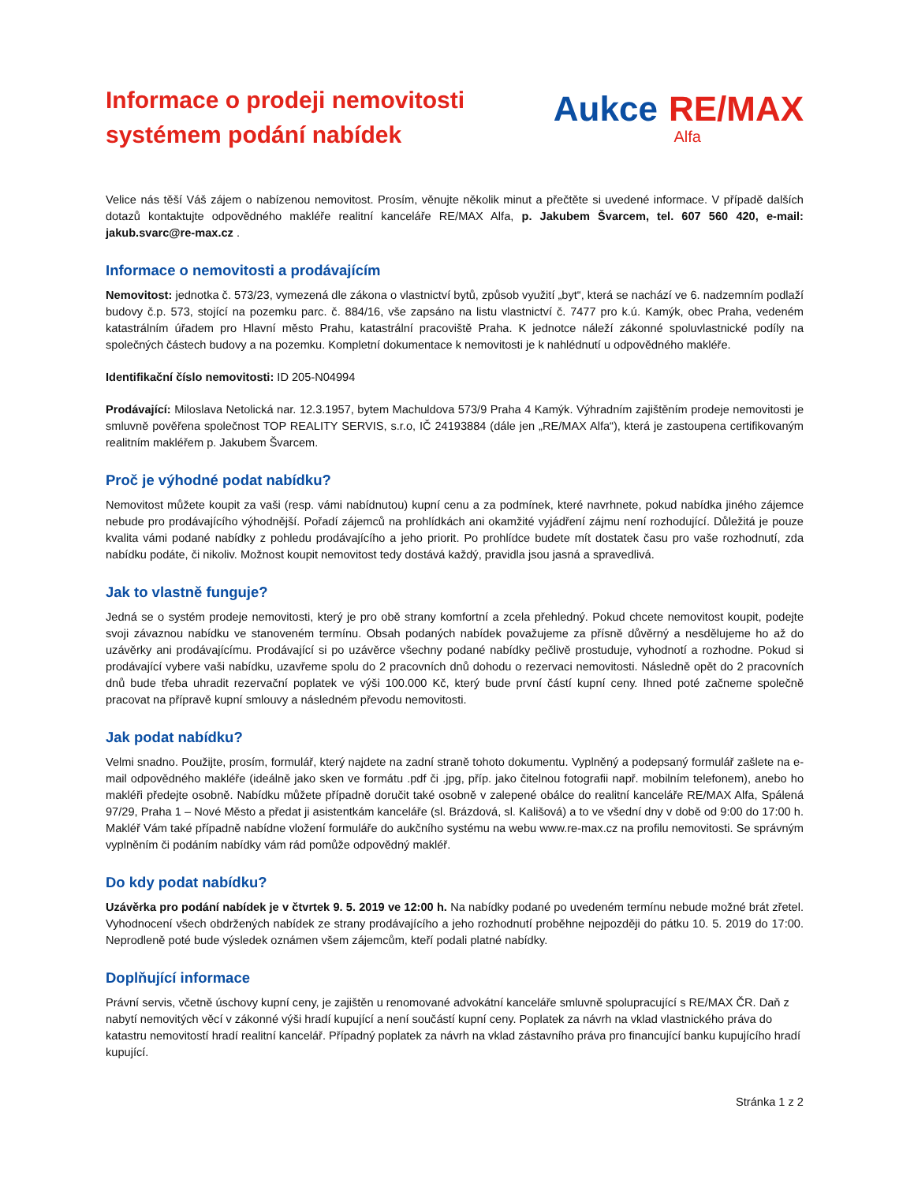Informace o prodeji nemovitosti
systémem podání nabídek
Aukce RE/MAX
Alfa
Velice nás těší Váš zájem o nabízenou nemovitost. Prosím, věnujte několik minut a přečtěte si uvedené informace. V případě dalších dotazů kontaktujte odpovědného makléře realitní kanceláře RE/MAX Alfa, p. Jakubem Švarcem, tel. 607 560 420, e-mail: jakub.svarc@re-max.cz .
Informace o nemovitosti a prodávajícím
Nemovitost: jednotka č. 573/23, vymezená dle zákona o vlastnictví bytů, způsob využití „byt“, která se nachází ve 6. nadzemním podlaží budovy č.p. 573, stojící na pozemku parc. č. 884/16, vše zapsáno na listu vlastnictví č. 7477 pro k.ú. Kamýk, obec Praha, vedeném katastrálním úřadem pro Hlavní město Prahu, katastrální pracoviště Praha. K jednotce náleží zákonné spoluvlastnické podíly na společných částech budovy a na pozemku. Kompletní dokumentace k nemovitosti je k nahlédnutí u odpovědného makléře.
Identifikační číslo nemovitosti: ID 205-N04994
Prodávající: Miloslava Netolická nar. 12.3.1957, bytem Machuldova 573/9 Praha 4 Kamýk. Výhradním zajištěním prodeje nemovitosti je smluvně pověřena společnost TOP REALITY SERVIS, s.r.o, IČ 24193884 (dále jen „RE/MAX Alfa“), která je zastoupena certifikovaným realitním makléřem p. Jakubem Švarcem.
Proč je výhodné podat nabídku?
Nemovitost můžete koupit za vaši (resp. vámi nabídnutou) kupní cenu a za podmínek, které navrhnete, pokud nabídka jiného zájemce nebude pro prodávajícího výhodnější. Pořadí zájemců na prohlídkách ani okamžité vyjádření zájmu není rozhodující. Důležitá je pouze kvalita vámi podané nabídky z pohledu prodávajícího a jeho priorit. Po prohlídce budete mít dostatek času pro vaše rozhodnutí, zda nabídku podáte, či nikoliv. Možnost koupit nemovitost tedy dostává každý, pravidla jsou jasná a spravedlivá.
Jak to vlastně funguje?
Jedná se o systém prodeje nemovitosti, který je pro obě strany komfortní a zcela přehledný. Pokud chcete nemovitost koupit, podejte svoji závaznou nabídku ve stanoveném termínu. Obsah podaných nabídek považujeme za přísně důvěrný a nesdělujeme ho až do uzávěrky ani prodávajícímu. Prodávající si po uzávěrce všechny podané nabídky pečlivě prostuduje, vyhodnotí a rozhodne. Pokud si prodávající vybere vaši nabídku, uzavřeme spolu do 2 pracovních dnů dohodu o rezervaci nemovitosti. Následně opět do 2 pracovních dnů bude třeba uhradit rezervační poplatek ve výši 100.000 Kč, který bude první částí kupní ceny. Ihned poté začneme společně pracovat na přípravě kupní smlouvy a následném převodu nemovitosti.
Jak podat nabídku?
Velmi snadno. Použijte, prosím, formulář, který najdete na zadní straně tohoto dokumentu. Vyplněný a podepsaný formulář zašlete na e-mail odpovědného makléře (ideálně jako sken ve formátu .pdf či .jpg, příp. jako čitelnou fotografii např. mobilním telefonem), anebo ho makléři předejte osobně. Nabídku můžete případně doručit také osobně v zalepené obálce do realitní kanceláře RE/MAX Alfa, Spálená 97/29, Praha 1 – Nové Město a předat ji asistentkám kanceláře (sl. Brázdová, sl. Kališová) a to ve všední dny v době od 9:00 do 17:00 h. Makléř Vám také případně nabídne vložení formuláře do aukčního systému na webu www.re-max.cz na profilu nemovitosti. Se správným vyplněním či podáním nabídky vám rád pomůže odpovědný makléř.
Do kdy podat nabídku?
Uzávěrka pro podání nabídek je v čtvrtek 9. 5. 2019 ve 12:00 h. Na nabídky podané po uvedeném termínu nebude možné brát zřetel. Vyhodnocení všech obdržených nabídek ze strany prodávajícího a jeho rozhodnutí proběhne nejpozději do pátku 10. 5. 2019 do 17:00. Neprodleně poté bude výsledek oznámen všem zájemcům, kteří podali platné nabídky.
Doplňující informace
Právní servis, včetně úschovy kupní ceny, je zajištěn u renomované advokátní kanceláře smluvně spolupracující s RE/MAX ČR. Daň z nabytí nemovitých věcí v zákonné výši hradí kupující a není součástí kupní ceny. Poplatek za návrh na vklad vlastnického práva do katastru nemovitostí hradí realitní kancelář. Případný poplatek za návrh na vklad zástavního práva pro financující banku kupujícího hradí kupující.
Stránka 1 z 2